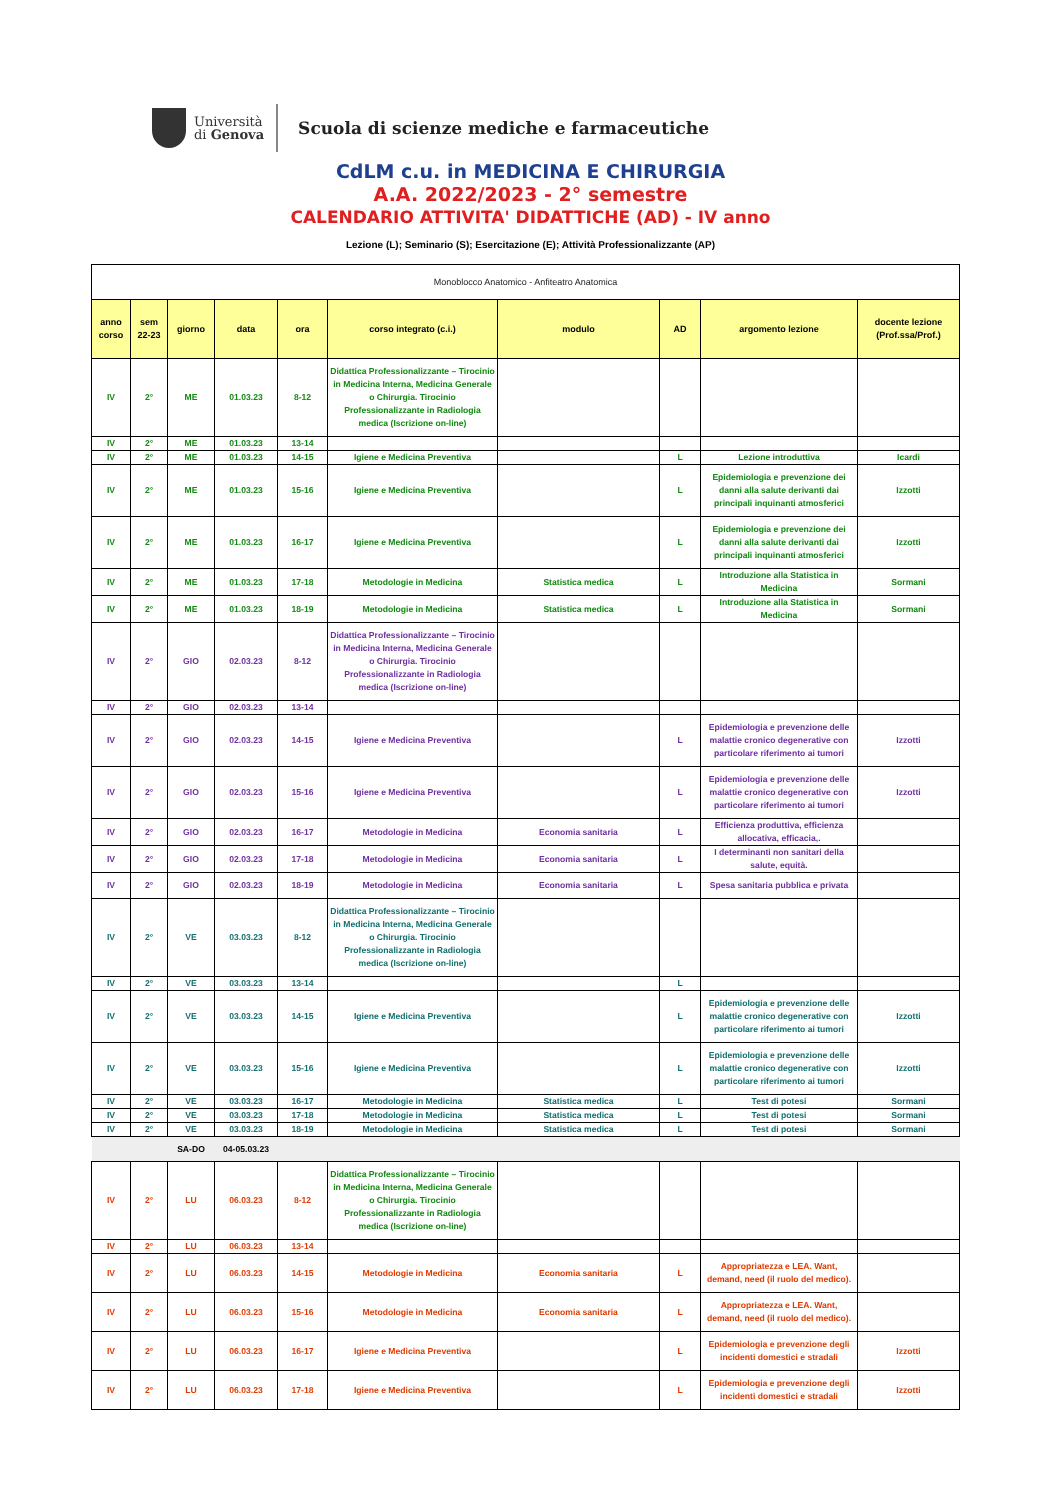Università
di Genova
Scuola di scienze mediche e farmaceutiche
CdLM c.u. in MEDICINA E CHIRURGIA
A.A. 2022/2023 - 2° semestre
CALENDARIO ATTIVITA' DIDATTICHE (AD) - IV anno
Lezione (L); Seminario (S); Esercitazione (E); Attività Professionalizzante (AP)
| Monoblocco Anatomico - Anfiteatro Anatomica | | | | | | | | | |
| anno corso | sem 22-23 | giorno | data | ora | corso integrato (c.i.) | modulo | AD | argomento lezione | docente lezione (Prof.ssa/Prof.) |
| IV | 2° | ME | 01.03.23 | 8-12 | Didattica Professionalizzante – Tirocinio in Medicina Interna, Medicina Generale o Chirurgia. Tirocinio Professionalizzante in Radiologia medica (Iscrizione on-line) | | | | |
| IV | 2° | ME | 01.03.23 | 13-14 | | | | | |
| IV | 2° | ME | 01.03.23 | 14-15 | Igiene e Medicina Preventiva | | L | Lezione introduttiva | Icardi |
| IV | 2° | ME | 01.03.23 | 15-16 | Igiene e Medicina Preventiva | | L | Epidemiologia e prevenzione dei danni alla salute derivanti dai principali inquinanti atmosferici | Izzotti |
| IV | 2° | ME | 01.03.23 | 16-17 | Igiene e Medicina Preventiva | | L | Epidemiologia e prevenzione dei danni alla salute derivanti dai principali inquinanti atmosferici | Izzotti |
| IV | 2° | ME | 01.03.23 | 17-18 | Metodologie in Medicina | Statistica medica | L | Introduzione alla Statistica in Medicina | Sormani |
| IV | 2° | ME | 01.03.23 | 18-19 | Metodologie in Medicina | Statistica medica | L | Introduzione alla Statistica in Medicina | Sormani |
| IV | 2° | GIO | 02.03.23 | 8-12 | Didattica Professionalizzante – Tirocinio in Medicina Interna, Medicina Generale o Chirurgia. Tirocinio Professionalizzante in Radiologia medica (Iscrizione on-line) | | | | |
| IV | 2° | GIO | 02.03.23 | 13-14 | | | | | |
| IV | 2° | GIO | 02.03.23 | 14-15 | Igiene e Medicina Preventiva | | L | Epidemiologia e prevenzione delle malattie cronico degenerative con particolare riferimento ai tumori | Izzotti |
| IV | 2° | GIO | 02.03.23 | 15-16 | Igiene e Medicina Preventiva | | L | Epidemiologia e prevenzione delle malattie cronico degenerative con particolare riferimento ai tumori | Izzotti |
| IV | 2° | GIO | 02.03.23 | 16-17 | Metodologie in Medicina | Economia sanitaria | L | Efficienza produttiva, efficienza allocativa, efficacia,. | |
| IV | 2° | GIO | 02.03.23 | 17-18 | Metodologie in Medicina | Economia sanitaria | L | I determinanti non sanitari della salute, equità. | |
| IV | 2° | GIO | 02.03.23 | 18-19 | Metodologie in Medicina | Economia sanitaria | L | Spesa sanitaria pubblica e privata | |
| IV | 2° | VE | 03.03.23 | 8-12 | Didattica Professionalizzante – Tirocinio in Medicina Interna, Medicina Generale o Chirurgia. Tirocinio Professionalizzante in Radiologia medica (Iscrizione on-line) | | | | |
| IV | 2° | VE | 03.03.23 | 13-14 | | | L | | |
| IV | 2° | VE | 03.03.23 | 14-15 | Igiene e Medicina Preventiva | | L | Epidemiologia e prevenzione delle malattie cronico degenerative con particolare riferimento ai tumori | Izzotti |
| IV | 2° | VE | 03.03.23 | 15-16 | Igiene e Medicina Preventiva | | L | Epidemiologia e prevenzione delle malattie cronico degenerative con particolare riferimento ai tumori | Izzotti |
| IV | 2° | VE | 03.03.23 | 16-17 | Metodologie in Medicina | Statistica medica | L | Test di potesi | Sormani |
| IV | 2° | VE | 03.03.23 | 17-18 | Metodologie in Medicina | Statistica medica | L | Test di potesi | Sormani |
| IV | 2° | VE | 03.03.23 | 18-19 | Metodologie in Medicina | Statistica medica | L | Test di potesi | Sormani |
| | | SA-DO | 04-05.03.23 | | | | | | |
| IV | 2° | LU | 06.03.23 | 8-12 | Didattica Professionalizzante – Tirocinio in Medicina Interna, Medicina Generale o Chirurgia. Tirocinio Professionalizzante in Radiologia medica (Iscrizione on-line) | | | | |
| IV | 2° | LU | 06.03.23 | 13-14 | | | | | |
| IV | 2° | LU | 06.03.23 | 14-15 | Metodologie in Medicina | Economia sanitaria | L | Appropriatezza e LEA. Want, demand, need (il ruolo del medico). | |
| IV | 2° | LU | 06.03.23 | 15-16 | Metodologie in Medicina | Economia sanitaria | L | Appropriatezza e LEA. Want, demand, need (il ruolo del medico). | |
| IV | 2° | LU | 06.03.23 | 16-17 | Igiene e Medicina Preventiva | | L | Epidemiologia e prevenzione degli incidenti domestici e stradali | Izzotti |
| IV | 2° | LU | 06.03.23 | 17-18 | Igiene e Medicina Preventiva | | L | Epidemiologia e prevenzione degli incidenti domestici e stradali | Izzotti |